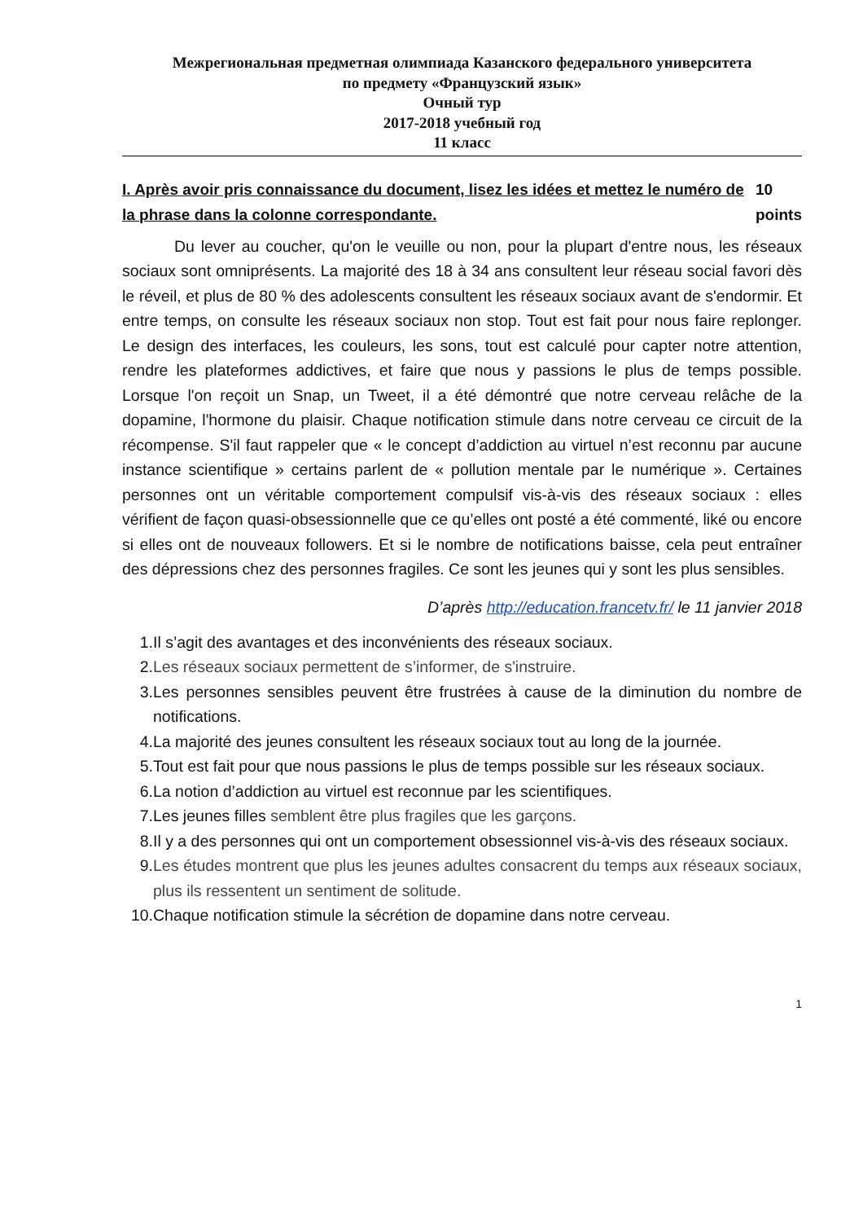Межрегиональная предметная олимпиада Казанского федерального университета
по предмету «Французский язык»
Очный тур
2017-2018 учебный год
11 класс
I. Après avoir pris connaissance du document, lisez les idées et mettez le numéro de la phrase dans la colonne correspondante. 10 points
Du lever au coucher, qu'on le veuille ou non, pour la plupart d'entre nous, les réseaux sociaux sont omniprésents. La majorité des 18 à 34 ans consultent leur réseau social favori dès le réveil, et plus de 80 % des adolescents consultent les réseaux sociaux avant de s'endormir. Et entre temps, on consulte les réseaux sociaux non stop. Tout est fait pour nous faire replonger. Le design des interfaces, les couleurs, les sons, tout est calculé pour capter notre attention, rendre les plateformes addictives, et faire que nous y passions le plus de temps possible. Lorsque l'on reçoit un Snap, un Tweet, il a été démontré que notre cerveau relâche de la dopamine, l'hormone du plaisir. Chaque notification stimule dans notre cerveau ce circuit de la récompense. S'il faut rappeler que « le concept d’addiction au virtuel n’est reconnu par aucune instance scientifique » certains parlent de « pollution mentale par le numérique ». Certaines personnes ont un véritable comportement compulsif vis-à-vis des réseaux sociaux : elles vérifient de façon quasi-obsessionnelle que ce qu’elles ont posté a été commenté, liké ou encore si elles ont de nouveaux followers. Et si le nombre de notifications baisse, cela peut entraîner des dépressions chez des personnes fragiles. Ce sont les jeunes qui y sont les plus sensibles.
D’après http://education.francetv.fr/ le 11 janvier 2018
1. Il s’agit des avantages et des inconvénients des réseaux sociaux.
2. Les réseaux sociaux permettent de s’informer, de s'instruire.
3. Les personnes sensibles peuvent être frustrées à cause de la diminution du nombre de notifications.
4. La majorité des jeunes consultent les réseaux sociaux tout au long de la journée.
5. Tout est fait pour que nous passions le plus de temps possible sur les réseaux sociaux.
6. La notion d’addiction au virtuel est reconnue par les scientifiques.
7. Les jeunes filles semblent être plus fragiles que les garçons.
8. Il y a des personnes qui ont un comportement obsessionnel vis-à-vis des réseaux sociaux.
9. Les études montrent que plus les jeunes adultes consacrent du temps aux réseaux sociaux, plus ils ressentent un sentiment de solitude.
10. Chaque notification stimule la sécrétion de dopamine dans notre cerveau.
1